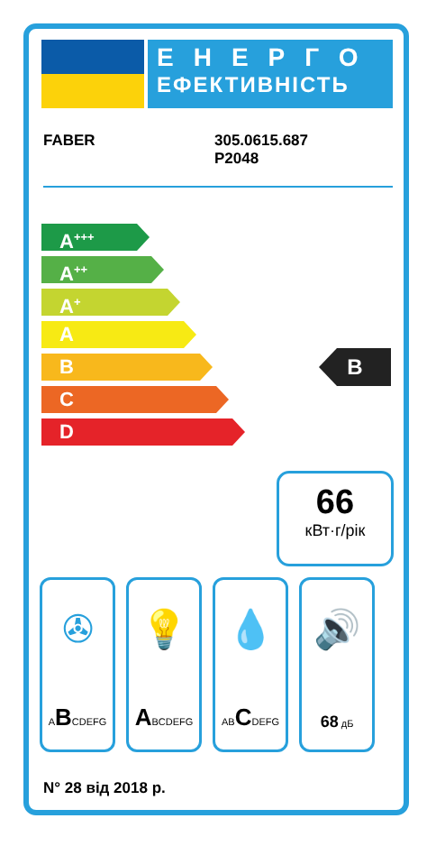ЕНЕРГО
ЕФЕКТИВНІСТЬ
FABER 305.0615.687
P2048
A<sup>+++</sup>
A<sup>++</sup>
A<sup>+</sup>
A
B
C
D
B
66
кВт·г/рік
✇
ABCDEFG
💡
ABCDEFG
💧
ABCDEFG
🔊
68 дБ
N° 28 від 2018 р.